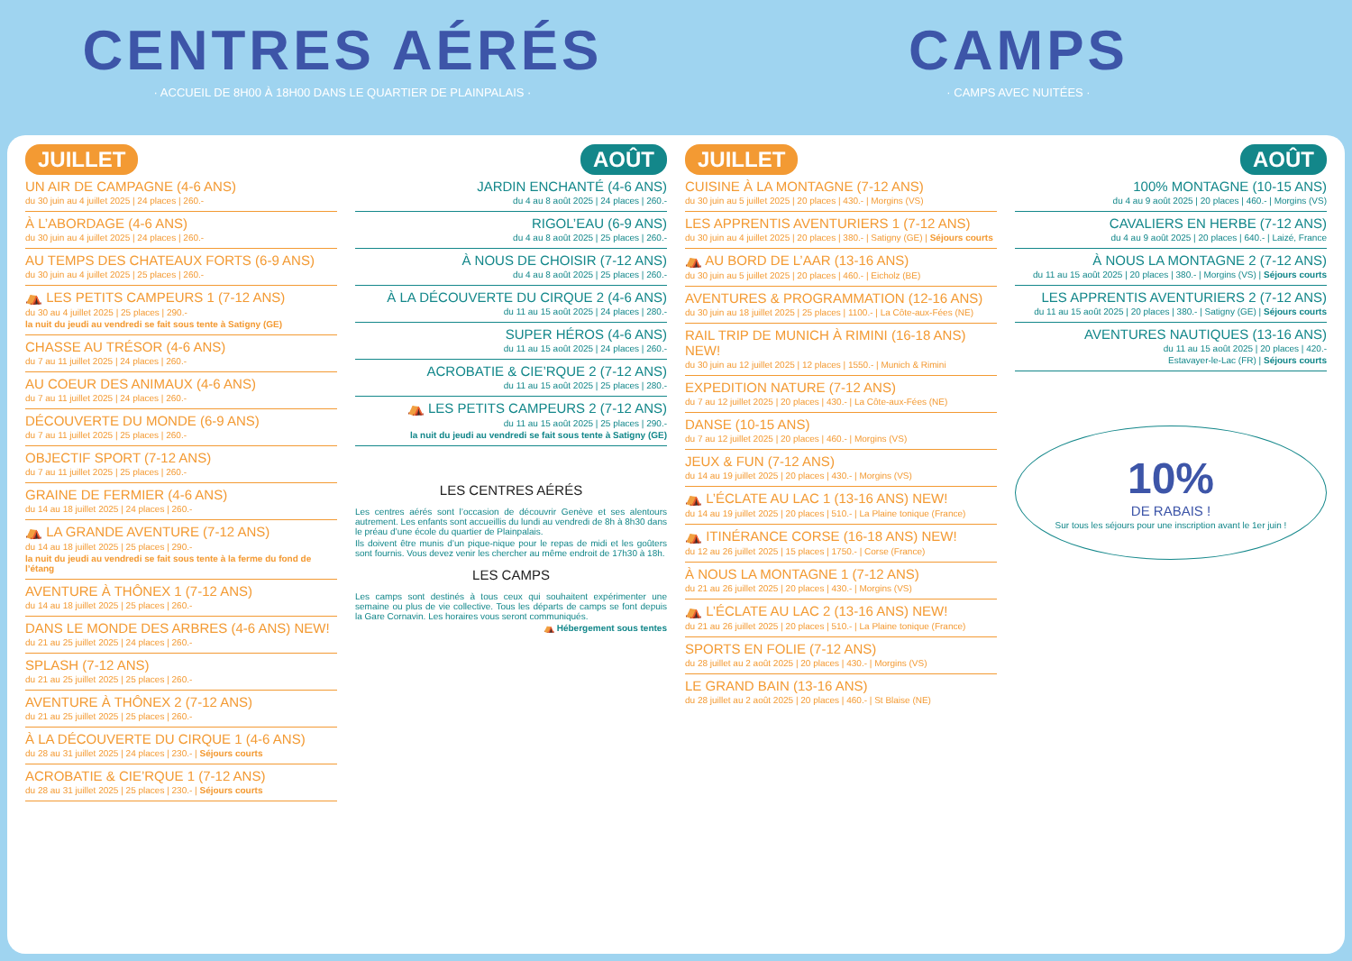CENTRES AÉRÉS
· ACCUEIL DE 8H00 À 18H00 DANS LE QUARTIER DE PLAINPALAIS ·
CAMPS
· CAMPS AVEC NUITÉES ·
JUILLET
UN AIR DE CAMPAGNE (4-6 ANS)
du 30 juin au 4 juillet 2025 | 24 places | 260.-
À L’ABORDAGE (4-6 ANS)
du 30 juin au 4 juillet 2025 | 24 places | 260.-
AU TEMPS DES CHATEAUX FORTS (6-9 ANS)
du 30 juin au 4 juillet 2025 | 25 places | 260.-
⛺ LES PETITS CAMPEURS 1 (7-12 ANS)
du 30 au 4 juillet 2025 | 25 places | 290.-
la nuit du jeudi au vendredi se fait sous tente à Satigny (GE)
CHASSE AU TRÉSOR (4-6 ANS)
du 7 au 11 juillet 2025 | 24 places | 260.-
AU COEUR DES ANIMAUX (4-6 ANS)
du 7 au 11 juillet 2025 | 24 places | 260.-
DÉCOUVERTE DU MONDE (6-9 ANS)
du 7 au 11 juillet 2025 | 25 places | 260.-
OBJECTIF SPORT (7-12 ANS)
du 7 au 11 juillet 2025 | 25 places | 260.-
GRAINE DE FERMIER (4-6 ANS)
du 14 au 18 juillet 2025 | 24 places | 260.-
⛺ LA GRANDE AVENTURE (7-12 ANS)
du 14 au 18 juillet 2025 | 25 places | 290.-
la nuit du jeudi au vendredi se fait sous tente à la ferme du fond de l’étang
AVENTURE À THÔNEX 1 (7-12 ANS)
du 14 au 18 juillet 2025 | 25 places | 260.-
DANS LE MONDE DES ARBRES (4-6 ANS) NEW!
du 21 au 25 juillet 2025 | 24 places | 260.-
SPLASH (7-12 ANS)
du 21 au 25 juillet 2025 | 25 places | 260.-
AVENTURE À THÔNEX 2 (7-12 ANS)
du 21 au 25 juillet 2025 | 25 places | 260.-
À LA DÉCOUVERTE DU CIRQUE 1 (4-6 ANS)
du 28 au 31 juillet 2025 | 24 places | 230.- | Séjours courts
ACROBATIE & CIE’RQUE 1 (7-12 ANS)
du 28 au 31 juillet 2025 | 25 places | 230.- | Séjours courts
AOÛT
JARDIN ENCHANTÉ (4-6 ANS)
du 4 au 8 août 2025 | 24 places | 260.-
RIGOL’EAU (6-9 ANS)
du 4 au 8 août 2025 | 25 places | 260.-
À NOUS DE CHOISIR (7-12 ANS)
du 4 au 8 août 2025 | 25 places | 260.-
À LA DÉCOUVERTE DU CIRQUE 2 (4-6 ANS)
du 11 au 15 août 2025 | 24 places | 280.-
SUPER HÉROS (4-6 ANS)
du 11 au 15 août 2025 | 24 places | 260.-
ACROBATIE & CIE’RQUE 2 (7-12 ANS)
du 11 au 15 août 2025 | 25 places | 280.-
⛺ LES PETITS CAMPEURS 2 (7-12 ANS)
du 11 au 15 août 2025 | 25 places | 290.-
la nuit du jeudi au vendredi se fait sous tente à Satigny (GE)
LES CENTRES AÉRÉS
Les centres aérés sont l’occasion de découvrir Genève et ses alentours autrement. Les enfants sont accueillis du lundi au vendredi de 8h à 8h30 dans le préau d’une école du quartier de Plainpalais.
Ils doivent être munis d’un pique-nique pour le repas de midi et les goûters sont fournis. Vous devez venir les chercher au même endroit de 17h30 à 18h.
LES CAMPS
Les camps sont destinés à tous ceux qui souhaitent expérimenter une semaine ou plus de vie collective. Tous les départs de camps se font depuis la Gare Cornavin. Les horaires vous seront communiqués.
⛺ Hébergement sous tentes
JUILLET
CUISINE À LA MONTAGNE (7-12 ANS)
du 30 juin au 5 juillet 2025 | 20 places | 430.- | Morgins (VS)
LES APPRENTIS AVENTURIERS 1 (7-12 ANS)
du 30 juin au 4 juillet 2025 | 20 places | 380.- | Satigny (GE) | Séjours courts
⛺ AU BORD DE L’AAR (13-16 ANS)
du 30 juin au 5 juillet 2025 | 20 places | 460.- | Eicholz (BE)
AVENTURES & PROGRAMMATION (12-16 ANS)
du 30 juin au 18 juillet 2025 | 25 places | 1100.- | La Côte-aux-Fées (NE)
RAIL TRIP DE MUNICH À RIMINI (16-18 ANS) NEW!
du 30 juin au 12 juillet 2025 | 12 places | 1550.- | Munich & Rimini
EXPEDITION NATURE (7-12 ANS)
du 7 au 12 juillet 2025 | 20 places | 430.- | La Côte-aux-Fées (NE)
DANSE (10-15 ANS)
du 7 au 12 juillet 2025 | 20 places | 460.- | Morgins (VS)
JEUX & FUN (7-12 ANS)
du 14 au 19 juillet 2025 | 20 places | 430.- | Morgins (VS)
⛺ L’ÉCLATE AU LAC 1 (13-16 ANS) NEW!
du 14 au 19 juillet 2025 | 20 places | 510.- | La Plaine tonique (France)
⛺ ITINÉRANCE CORSE (16-18 ANS) NEW!
du 12 au 26 juillet 2025 | 15 places | 1750.- | Corse (France)
À NOUS LA MONTAGNE 1 (7-12 ANS)
du 21 au 26 juillet 2025 | 20 places | 430.- | Morgins (VS)
⛺ L’ÉCLATE AU LAC 2 (13-16 ANS) NEW!
du 21 au 26 juillet 2025 | 20 places | 510.- | La Plaine tonique (France)
SPORTS EN FOLIE (7-12 ANS)
du 28 juillet au 2 août 2025 | 20 places | 430.- | Morgins (VS)
LE GRAND BAIN (13-16 ANS)
du 28 juillet au 2 août 2025 | 20 places | 460.- | St Blaise (NE)
AOÛT
100% MONTAGNE (10-15 ANS)
du 4 au 9 août 2025 | 20 places | 460.- | Morgins (VS)
CAVALIERS EN HERBE (7-12 ANS)
du 4 au 9 août 2025 | 20 places | 640.- | Laizé, France
À NOUS LA MONTAGNE 2 (7-12 ANS)
du 11 au 15 août 2025 | 20 places | 380.- | Morgins (VS) | Séjours courts
LES APPRENTIS AVENTURIERS 2 (7-12 ANS)
du 11 au 15 août 2025 | 20 places | 380.- | Satigny (GE) | Séjours courts
AVENTURES NAUTIQUES (13-16 ANS)
du 11 au 15 août 2025 | 20 places | 420.-
Estavayer-le-Lac (FR) | Séjours courts
10%
DE RABAIS !
Sur tous les séjours pour une inscription avant le 1er juin !